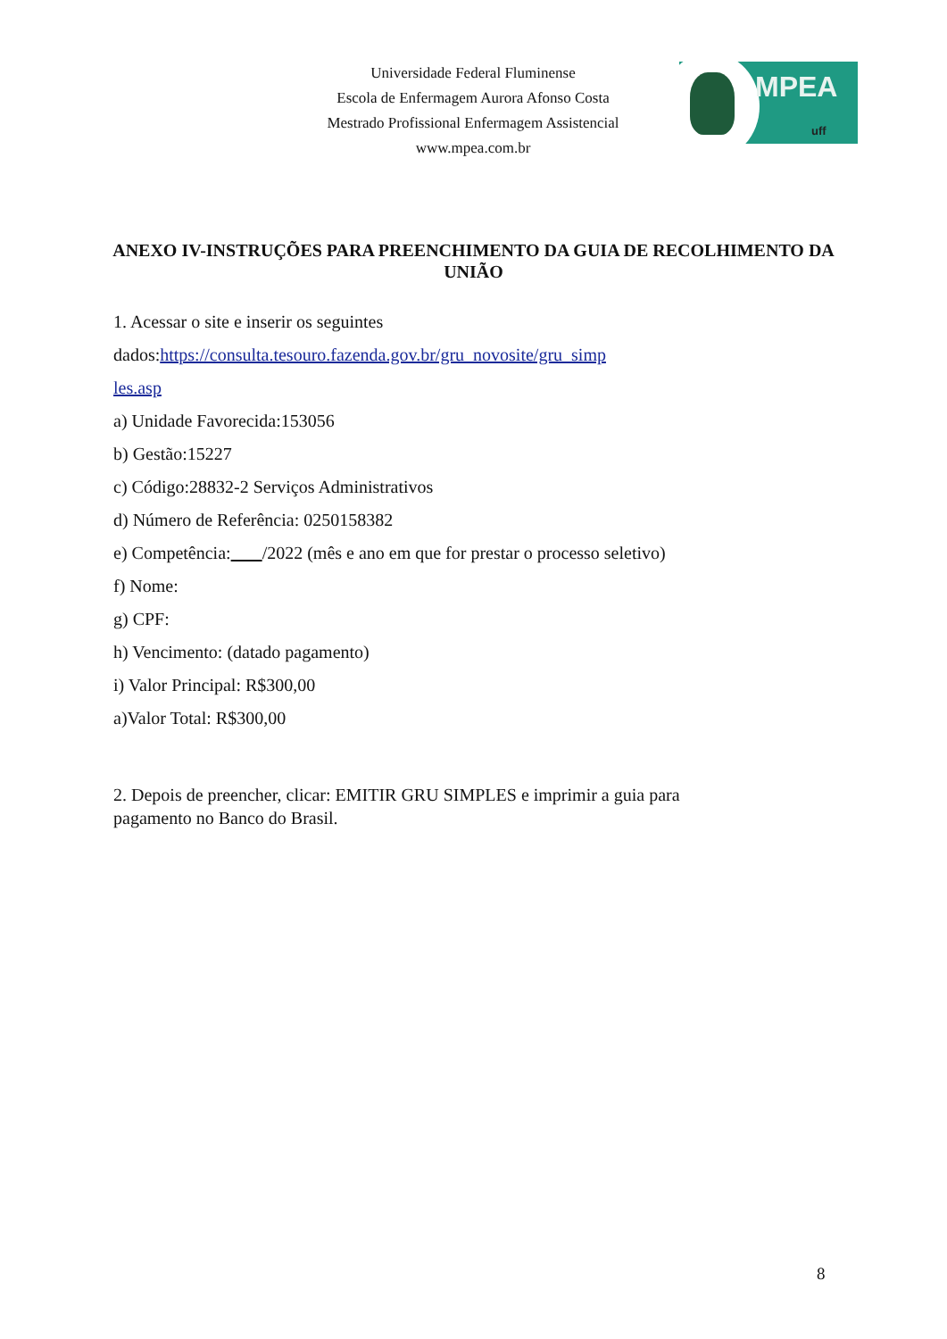Universidade Federal Fluminense
Escola de Enfermagem Aurora Afonso Costa
Mestrado Profissional Enfermagem Assistencial
www.mpea.com.br
MPEA
uff
ANEXO IV-INSTRUÇÕES PARA PREENCHIMENTO DA GUIA DE RECOLHIMENTO DA UNIÃO
1. Acessar o site e inserir os seguintes
dados:https://consulta.tesouro.fazenda.gov.br/gru_novosite/gru_simp
les.asp
a) Unidade Favorecida:153056
b) Gestão:15227
c) Código:28832-2 Serviços Administrativos
d) Número de Referência: 0250158382
e) Competência: /2022 (mês e ano em que for prestar o processo seletivo)
f) Nome:
g) CPF:
h) Vencimento: (datado pagamento)
i) Valor Principal: R$300,00
a)Valor Total: R$300,00
2. Depois de preencher, clicar: EMITIR GRU SIMPLES e imprimir a guia para pagamento no Banco do Brasil.
8